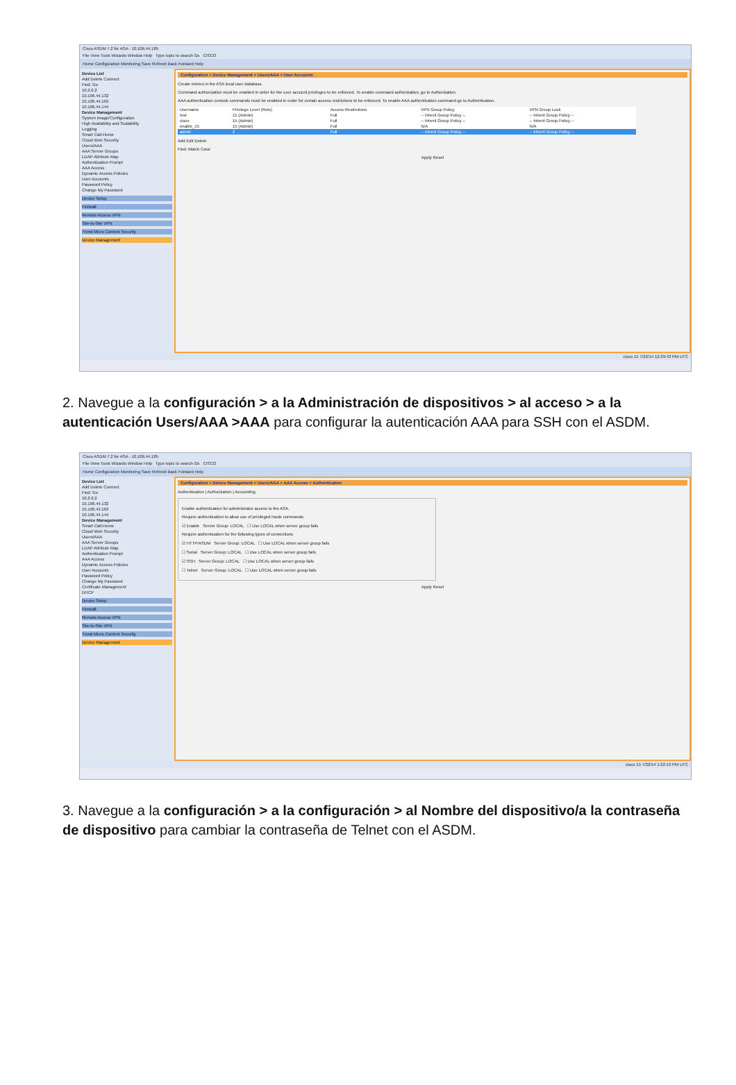Cisco ASDM 7.2 for ASA - 10.106.44.185
File View Tools Wizards Window Help Type topic to search Go CISCO
Home Configuration Monitoring Save Refresh Back Forward Help
Device List
Add Delete Connect
Find: Go
10.2.6.2
10.106.44.132
10.106.44.163
10.106.44.144
Device Management
System Image/Configuration
High Availability and Scalability
Logging
Smart Call-Home
Cloud Web Security
Users/AAA
AAA Server Groups
LDAP Attribute Map
Authentication Prompt
AAA Access
Dynamic Access Policies
User Accounts
Password Policy
Change My Password
Device Setup
Firewall
Remote Access VPN
Site-to-Site VPN
Trend Micro Content Security
Device Management
Configuration > Device Management > Users/AAA > User Accounts
Create entries in the ASA local user database.
Command authorization must be enabled in order for the user account privileges to be enforced. To enable command authorization, go to Authorization.
AAA authentication console commands must be enabled in order for certain access restrictions to be enforced. To enable AAA authentication command go to Authentication.
| Username | Privilege Level (Role) | Access Restrictions | VPN Group Policy | VPN Group Lock |
| --- | --- | --- | --- | --- |
| test | 15 (Admin) | Full | -- Inherit Group Policy -- | -- Inherit Group Policy -- |
| cisco | 15 (Admin) | Full | -- Inherit Group Policy -- | -- Inherit Group Policy -- |
| enable_15 | 15 (Admin) | Full | N/A | N/A |
| admin | 2 | Full | -- Inherit Group Policy -- | -- Inherit Group Policy -- |
Add Edit Delete
Find: Match Case
Apply Reset
cisco 15 7/22/14 12:29:43 PM UTC
2. Navegue a la configuración > a la Administración de dispositivos > al acceso > a la autenticación Users/AAA >AAA para configurar la autenticación AAA para SSH con el ASDM.
Cisco ASDM 7.2 for ASA - 10.106.44.185
File View Tools Wizards Window Help Type topic to search Go CISCO
Home Configuration Monitoring Save Refresh Back Forward Help
Device List
Add Delete Connect
Find: Go
10.2.6.2
10.106.44.132
10.106.44.163
10.106.44.144
Device Management
Smart Call-Home
Cloud Web Security
Users/AAA
AAA Server Groups
LDAP Attribute Map
Authentication Prompt
AAA Access
Dynamic Access Policies
User Accounts
Password Policy
Change My Password
Certificate Management
DHCP
Device Setup
Firewall
Remote Access VPN
Site-to-Site VPN
Trend Micro Content Security
Device Management
Configuration > Device Management > Users/AAA > AAA Access > Authentication
Authentication | Authorization | Accounting
Enable authentication for administrator access to the ASA.
Require authentication to allow use of privileged mode commands
☑ Enable Server Group: LOCAL ☐ Use LOCAL when server group fails
Require authentication for the following types of connections
☑ HTTP/ASDM Server Group: LOCAL ☐ Use LOCAL when server group fails
☐ Serial Server Group: LOCAL ☐ Use LOCAL when server group fails
☑ SSH Server Group: LOCAL ☐ Use LOCAL when server group fails
☐ Telnet Server Group: LOCAL ☐ Use LOCAL when server group fails
Apply Reset
cisco 15 7/22/14 1:22:13 PM UTC
3. Navegue a la configuración > a la configuración > al Nombre del dispositivo/a la contraseña de dispositivo para cambiar la contraseña de Telnet con el ASDM.